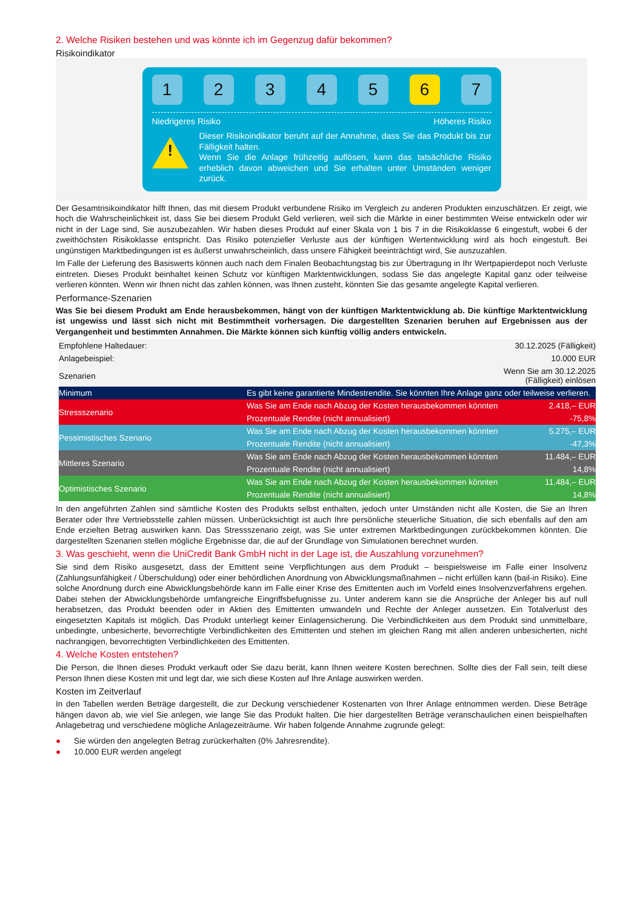2. Welche Risiken bestehen und was könnte ich im Gegenzug dafür bekommen?
Risikoindikator
1 2 3 4 5 6 7
Niedrigeres Risiko Höheres Risiko
!
Dieser Risikoindikator beruht auf der Annahme, dass Sie das Produkt bis zur Fälligkeit halten.
Wenn Sie die Anlage frühzeitig auflösen, kann das tatsächliche Risiko erheblich davon abweichen und Sie erhalten unter Umständen weniger zurück.
Der Gesamtrisikoindikator hilft Ihnen, das mit diesem Produkt verbundene Risiko im Vergleich zu anderen Produkten einzuschätzen. Er zeigt, wie hoch die Wahrscheinlichkeit ist, dass Sie bei diesem Produkt Geld verlieren, weil sich die Märkte in einer bestimmten Weise entwickeln oder wir nicht in der Lage sind, Sie auszubezahlen. Wir haben dieses Produkt auf einer Skala von 1 bis 7 in die Risikoklasse 6 eingestuft, wobei 6 der zweithöchsten Risikoklasse entspricht. Das Risiko potenzieller Verluste aus der künftigen Wertentwicklung wird als hoch eingestuft. Bei ungünstigen Marktbedingungen ist es äußerst unwahrscheinlich, dass unsere Fähigkeit beeinträchtigt wird, Sie auszuzahlen.
Im Falle der Lieferung des Basiswerts können auch nach dem Finalen Beobachtungstag bis zur Übertragung in Ihr Wertpapierdepot noch Verluste eintreten. Dieses Produkt beinhaltet keinen Schutz vor künftigen Marktentwicklungen, sodass Sie das angelegte Kapital ganz oder teilweise verlieren könnten. Wenn wir Ihnen nicht das zahlen können, was Ihnen zusteht, könnten Sie das gesamte angelegte Kapital verlieren.
Performance-Szenarien
Was Sie bei diesem Produkt am Ende herausbekommen, hängt von der künftigen Marktentwicklung ab. Die künftige Marktentwicklung ist ungewiss und lässt sich nicht mit Bestimmtheit vorhersagen. Die dargestellten Szenarien beruhen auf Ergebnissen aus der Vergangenheit und bestimmten Annahmen. Die Märkte können sich künftig völlig anders entwickeln.
| Empfohlene Haltedauer: | | 30.12.2025 (Fälligkeit) |
| Anlagebeispiel: | | 10.000 EUR |
| Szenarien | | Wenn Sie am 30.12.2025 (Fälligkeit) einlösen |
| Minimum | Es gibt keine garantierte Mindestrendite. Sie könnten Ihre Anlage ganz oder teilweise verlieren. | |
| Stressszenario | Was Sie am Ende nach Abzug der Kosten herausbekommen könnten | 2.418,– EUR |
| | Prozentuale Rendite (nicht annualisiert) | -75,8% |
| Pessimistisches Szenario | Was Sie am Ende nach Abzug der Kosten herausbekommen könnten | 5.275,– EUR |
| | Prozentuale Rendite (nicht annualisiert) | -47,3% |
| Mittleres Szenario | Was Sie am Ende nach Abzug der Kosten herausbekommen könnten | 11.484,– EUR |
| | Prozentuale Rendite (nicht annualisiert) | 14,8% |
| Optimistisches Szenario | Was Sie am Ende nach Abzug der Kosten herausbekommen könnten | 11.484,– EUR |
| | Prozentuale Rendite (nicht annualisiert) | 14,8% |
In den angeführten Zahlen sind sämtliche Kosten des Produkts selbst enthalten, jedoch unter Umständen nicht alle Kosten, die Sie an Ihren Berater oder Ihre Vertriebsstelle zahlen müssen. Unberücksichtigt ist auch Ihre persönliche steuerliche Situation, die sich ebenfalls auf den am Ende erzielten Betrag auswirken kann. Das Stressszenario zeigt, was Sie unter extremen Marktbedingungen zurückbekommen könnten. Die dargestellten Szenarien stellen mögliche Ergebnisse dar, die auf der Grundlage von Simulationen berechnet wurden.
3. Was geschieht, wenn die UniCredit Bank GmbH nicht in der Lage ist, die Auszahlung vorzunehmen?
Sie sind dem Risiko ausgesetzt, dass der Emittent seine Verpflichtungen aus dem Produkt – beispielsweise im Falle einer Insolvenz (Zahlungsunfähigkeit / Überschuldung) oder einer behördlichen Anordnung von Abwicklungsmaßnahmen – nicht erfüllen kann (bail-in Risiko). Eine solche Anordnung durch eine Abwicklungsbehörde kann im Falle einer Krise des Emittenten auch im Vorfeld eines Insolvenzverfahrens ergehen. Dabei stehen der Abwicklungsbehörde umfangreiche Eingriffsbefugnisse zu. Unter anderem kann sie die Ansprüche der Anleger bis auf null herabsetzen, das Produkt beenden oder in Aktien des Emittenten umwandeln und Rechte der Anleger aussetzen. Ein Totalverlust des eingesetzten Kapitals ist möglich. Das Produkt unterliegt keiner Einlagensicherung. Die Verbindlichkeiten aus dem Produkt sind unmittelbare, unbedingte, unbesicherte, bevorrechtigte Verbindlichkeiten des Emittenten und stehen im gleichen Rang mit allen anderen unbesicherten, nicht nachrangigen, bevorrechtigten Verbindlichkeiten des Emittenten.
4. Welche Kosten entstehen?
Die Person, die Ihnen dieses Produkt verkauft oder Sie dazu berät, kann Ihnen weitere Kosten berechnen. Sollte dies der Fall sein, teilt diese Person Ihnen diese Kosten mit und legt dar, wie sich diese Kosten auf Ihre Anlage auswirken werden.
Kosten im Zeitverlauf
In den Tabellen werden Beträge dargestellt, die zur Deckung verschiedener Kostenarten von Ihrer Anlage entnommen werden. Diese Beträge hängen davon ab, wie viel Sie anlegen, wie lange Sie das Produkt halten. Die hier dargestellten Beträge veranschaulichen einen beispielhaften Anlagebetrag und verschiedene mögliche Anlagezeiträume. Wir haben folgende Annahme zugrunde gelegt:
● Sie würden den angelegten Betrag zurückerhalten (0% Jahresrendite).
● 10.000 EUR werden angelegt